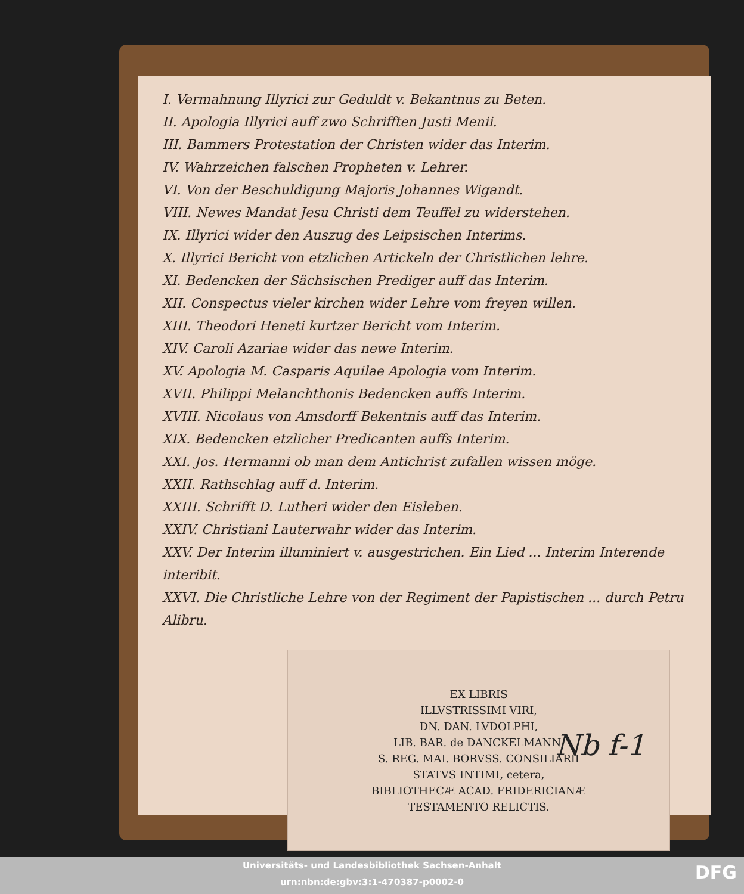I. Vermahnung Illyrici zur Geduldt v. Bekantnus zu Beten.
II. Apologia Illyrici auff zwo Schrifften Justi Menii.
III. Bammers Protestation der Christen wider das Interim.
IV. Wahrzeichen falschen Propheten v. Lehrer.
VI. Von der Beschuldigung Majoris Johannes Wigandt.
VIII. Newes Mandat Jesu Christi dem Teuffel zu widerstehen.
IX. Illyrici wider den Auszug des Leipsischen Interims.
X. Illyrici Bericht von etzlichen Artickeln der Christlichen lehre.
XI. Bedencken der Sächsischen Prediger auff das Interim.
XII. Conspectus vieler kirchen wider Lehre vom freyen willen.
XIII. Theodori Heneti kurtzer Bericht vom Interim.
XIV. Caroli Azariae wider das newe Interim.
XV. Apologia M. Casparis Aquilae Apologia vom Interim.
XVII. Philippi Melanchthonis Bedencken auffs Interim.
XVIII. Nicolaus von Amsdorff Bekentnis auff das Interim.
XIX. Bedencken etzlicher Predicanten auffs Interim.
XXI. Jos. Hermanni ob man dem Antichrist zufallen wissen möge.
XXII. Rathschlag auff d. Interim.
XXIII. Schrifft D. Lutheri wider den Eisleben.
XXIV. Christiani Lauterwahr wider das Interim.
XXV. Der Interim illuminiert v. ausgestrichen. Ein Lied ... Interim Interende interibit.
XXVI. Die Christliche Lehre von der Regiment der Papistischen ... durch Petru Alibru.
EX LIBRIS
ILLVSTRISSIMI VIRI,
DN. DAN. LVDOLPHI,
LIB. BAR. de DANCKELMANN,
S. REG. MAI. BORVSS. CONSILIARII
STATVS INTIMI, cetera,
BIBLIOTHECÆ ACAD. FRIDERICIANÆ
TESTAMENTO RELICTIS.
Nb f-1
Universitäts- und Landesbibliothek Sachsen-Anhalt
urn:nbn:de:gbv:3:1-470387-p0002-0
DFG